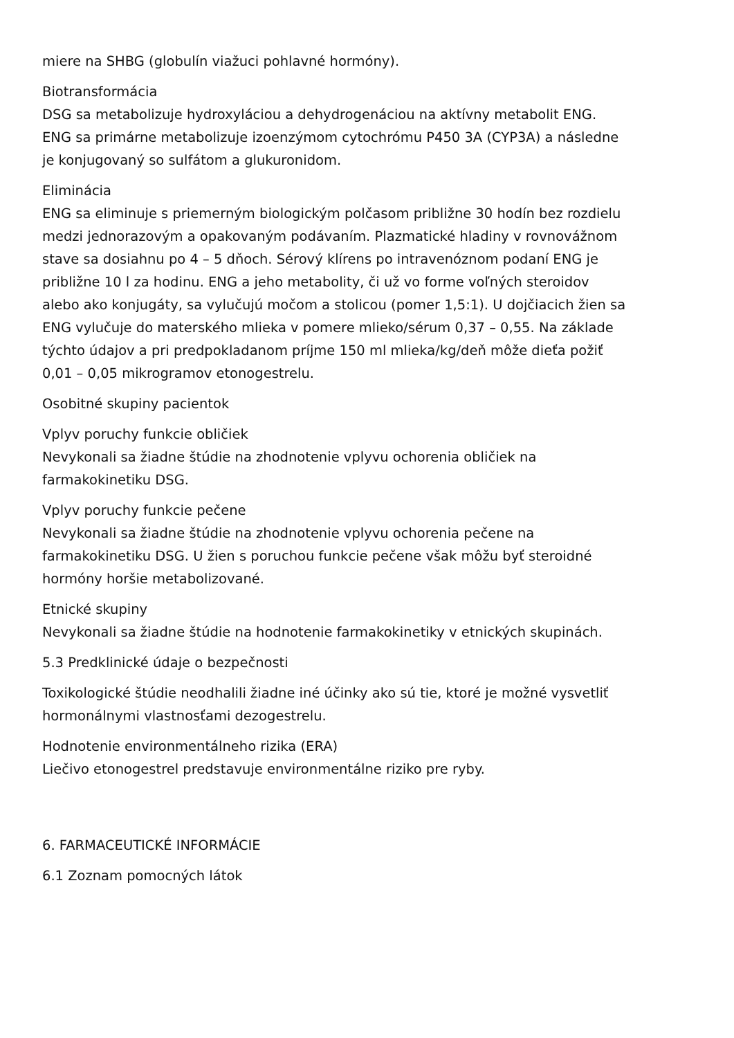miere na SHBG (globulín viažuci pohlavné hormóny).
Biotransformácia
DSG sa metabolizuje hydroxyláciou a dehydrogenáciou na aktívny metabolit ENG.
ENG sa primárne metabolizuje izoenzýmom cytochrómu P450 3A (CYP3A) a následne
je konjugovaný so sulfátom a glukuronidom.
Eliminácia
ENG sa eliminuje s priemerným biologickým polčasom približne 30 hodín bez rozdielu
medzi jednorazovým a opakovaným podávaním. Plazmatické hladiny v rovnovážnom
stave sa dosiahnu po 4 – 5 dňoch. Sérový klírens po intravenóznom podaní ENG je
približne 10 l za hodinu. ENG a jeho metabolity, či už vo forme voľných steroidov
alebo ako konjugáty, sa vylučujú močom a stolicou (pomer 1,5:1). U dojčiacich žien sa
ENG vylučuje do materského mlieka v pomere mlieko/sérum 0,37 – 0,55. Na základe
týchto údajov a pri predpokladanom príjme 150 ml mlieka/kg/deň môže dieťa požiť
0,01 – 0,05 mikrogramov etonogestrelu.
Osobitné skupiny pacientok
Vplyv poruchy funkcie obličiek
Nevykonali sa žiadne štúdie na zhodnotenie vplyvu ochorenia obličiek na
farmakokinetiku DSG.
Vplyv poruchy funkcie pečene
Nevykonali sa žiadne štúdie na zhodnotenie vplyvu ochorenia pečene na
farmakokinetiku DSG. U žien s poruchou funkcie pečene však môžu byť steroidné
hormóny horšie metabolizované.
Etnické skupiny
Nevykonali sa žiadne štúdie na hodnotenie farmakokinetiky v etnických skupinách.
5.3 Predklinické údaje o bezpečnosti
Toxikologické štúdie neodhalili žiadne iné účinky ako sú tie, ktoré je možné vysvetliť
hormonálnymi vlastnosťami dezogestrelu.
Hodnotenie environmentálneho rizika (ERA)
Liečivo etonogestrel predstavuje environmentálne riziko pre ryby.
6. FARMACEUTICKÉ INFORMÁCIE
6.1 Zoznam pomocných látok